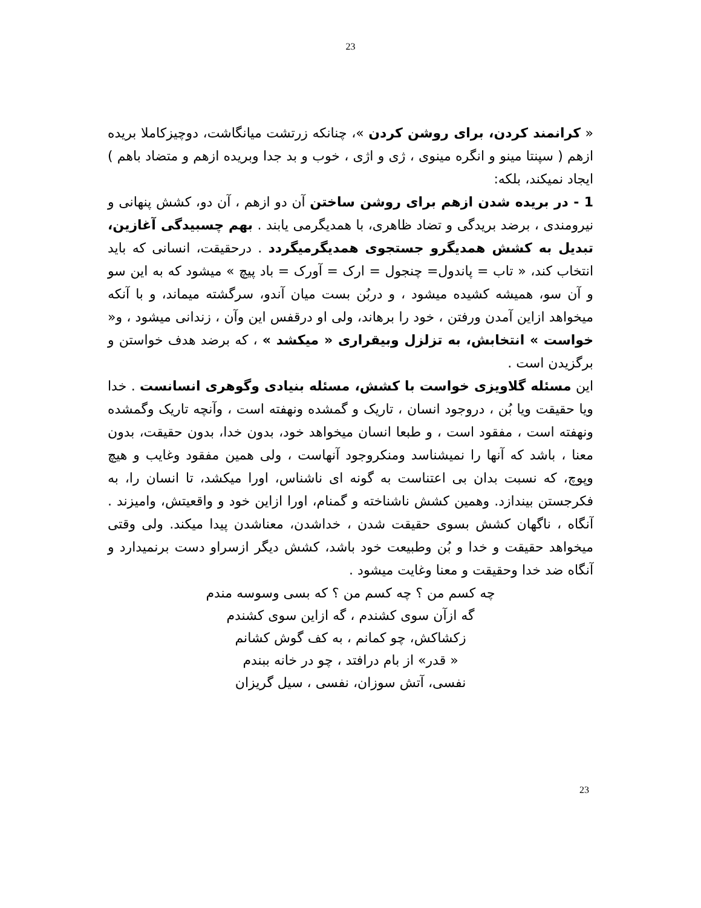23
« کرانمند کردن، برای روشن کردن »، چنانکه زرتشت میانگاشت، دوچیزکاملا بریده ازهم ( سپنتا مینو و انگره مینوی ، ژی و اژی ، خوب و بد جدا وبریده ازهم و متضاد باهم ) ایجاد نمیکند، بلکه:
1 - در بریده شدن ازهم برای روشن ساختن آن دو ازهم ، آن دو، کشش پنهانی و نیرومندی ، برضد بریدگی و تضاد ظاهری، با همدیگرمی یابند . بهم چسبیدگی آغازین، تبدیل به کشش همدیگرو جستجوی همدیگرمیگردد . درحقیقت، انسانی که باید انتخاب کند، « تاب = پاندول= چنجول = ارک = آورک = باد پیچ » میشود که به این سو و آن سو، همیشه کشیده میشود ، و دربُن بست میان آندو، سرگشته میماند، و با آنکه میخواهد ازاین آمدن ورفتن ، خود را برهاند، ولی او درقفس این وآن ، زندانی میشود ، و« خواست » انتخابش، به تزلزل وبیقراری « میکشد » ، که برضد هدف خواستن و برگزیدن است .
این مسئله گلاویزی خواست با کشش، مسئله بنیادی وگوهری انسانست . خدا ویا حقیقت ویا بُن ، دروجود انسان ، تاریک و گمشده ونهفته است ، وآنچه تاریک وگمشده ونهفته است ، مفقود است ، و طبعا انسان میخواهد خود، بدون خدا، بدون حقیقت، بدون معنا ، باشد که آنها را نمیشناسد ومنکروجود آنهاست ، ولی همین مفقود وغایب و هیچ وپوچ، که نسبت بدان بی اعتناست به گونه ای ناشناس، اورا میکشد، تا انسان را، به فکرجستن بیندازد. وهمین کشش ناشناخته و گمنام، اورا ازاین خود و واقعیتش، وامیزند . آنگاه ، ناگهان کشش بسوی حقیقت شدن ، خداشدن، معناشدن پیدا میکند. ولی وقتی میخواهد حقیقت و خدا و بُن وطبیعت خود باشد، کشش دیگر ازسراو دست برنمیدارد و آنگاه ضد خدا وحقیقت و معنا وغایت میشود .
چه کسم من ؟ چه کسم من ؟ که بسی وسوسه مندم
گه ازآن سوی کشندم ، گه ازاین سوی کشندم
زکشاکش، چو کمانم ، به کف گوش کشانم
« قدر» از بام درافتد ، چو در خانه ببندم
نفسی، آتش سوزان، نفسی ، سیل گریزان
23